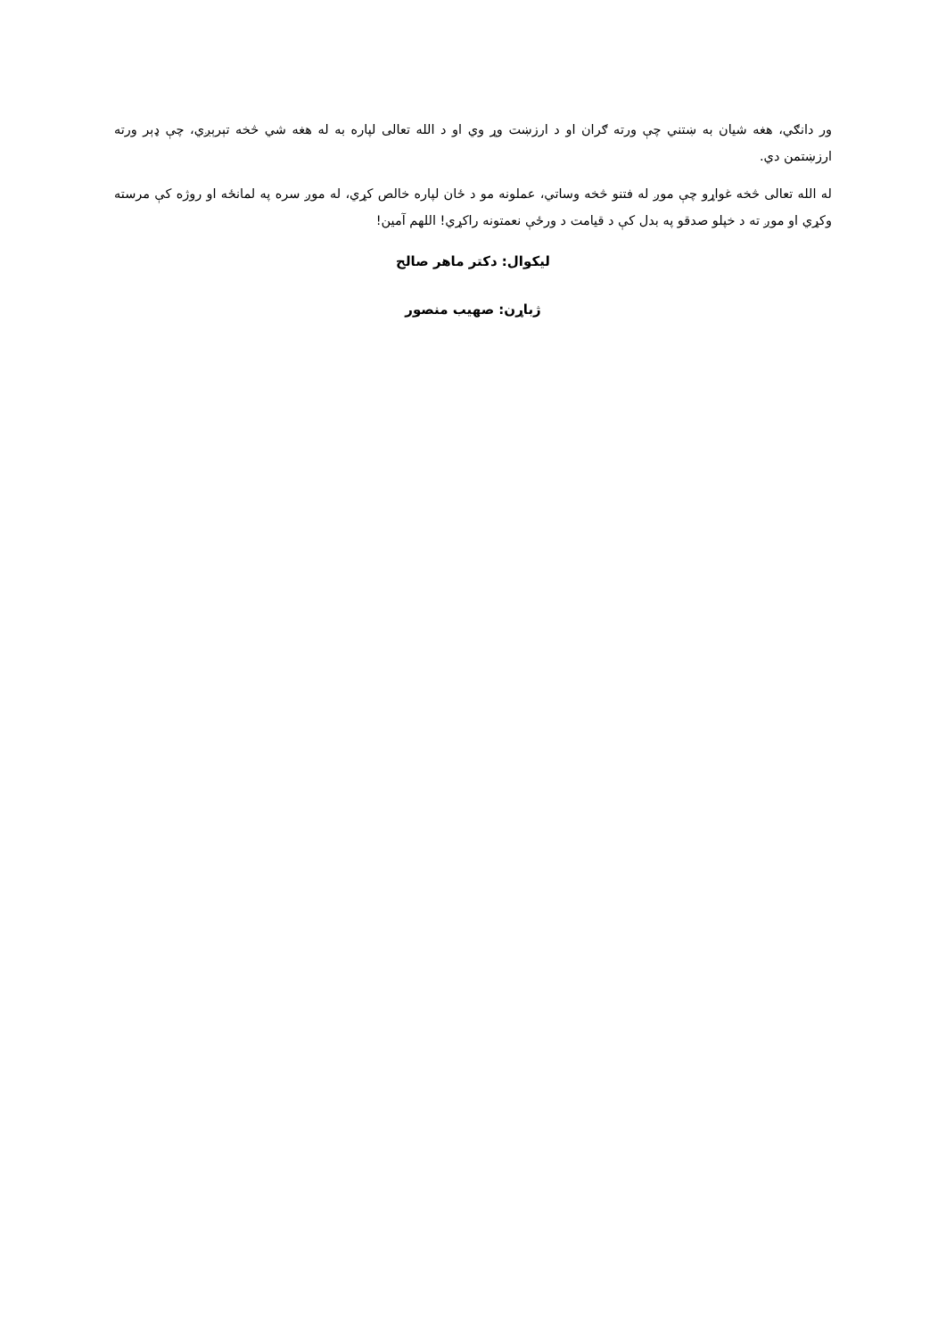ور دانګي، هغه شیان به ښتني چې ورته ګران او د ارزښت وړ وي او د الله تعالی لپاره به له هغه شي څخه تېرېږي، چې ډېر ورته ارزښتمن دي.
له الله تعالی څخه غواړو چې موږ له فتنو څخه وساتي، عملونه مو د ځان لپاره خالص کړي، له موږ سره په لمانځه او روژه کې مرسته وکړي او موږ ته د خپلو صدقو په بدل کې د قیامت د ورځې نعمتونه راکړي! اللهم آمین!
لیکوال: دکتر ماهر صالح
ژباړن: صهیب منصور